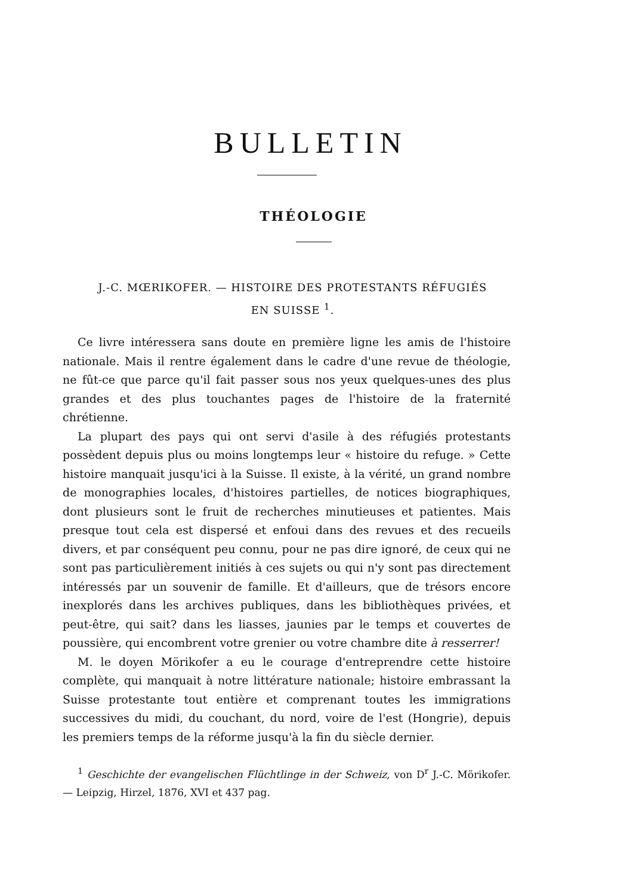BULLETIN
THÉOLOGIE
J.-C. MŒRIKOFER. — HISTOIRE DES PROTESTANTS RÉFUGIÉS
EN SUISSE <sup>1</sup>.
Ce livre intéressera sans doute en première ligne les amis de l'histoire nationale. Mais il rentre également dans le cadre d'une revue de théologie, ne fût-ce que parce qu'il fait passer sous nos yeux quelques-unes des plus grandes et des plus touchantes pages de l'histoire de la fraternité chrétienne.
La plupart des pays qui ont servi d'asile à des réfugiés protestants possèdent depuis plus ou moins longtemps leur « histoire du refuge. » Cette histoire manquait jusqu'ici à la Suisse. Il existe, à la vérité, un grand nombre de monographies locales, d'histoires partielles, de notices biographiques, dont plusieurs sont le fruit de recherches minutieuses et patientes. Mais presque tout cela est dispersé et enfoui dans des revues et des recueils divers, et par conséquent peu connu, pour ne pas dire ignoré, de ceux qui ne sont pas particulièrement initiés à ces sujets ou qui n'y sont pas directement intéressés par un souvenir de famille. Et d'ailleurs, que de trésors encore inexplorés dans les archives publiques, dans les bibliothèques privées, et peut-être, qui sait? dans les liasses, jaunies par le temps et couvertes de poussière, qui encombrent votre grenier ou votre chambre dite à resserrer!
M. le doyen Mörikofer a eu le courage d'entreprendre cette histoire complète, qui manquait à notre littérature nationale; histoire embrassant la Suisse protestante tout entière et comprenant toutes les immigrations successives du midi, du couchant, du nord, voire de l'est (Hongrie), depuis les premiers temps de la réforme jusqu'à la fin du siècle dernier.
<sup>1</sup> Geschichte der evangelischen Flüchtlinge in der Schweiz, von D<sup>r</sup> J.-C. Mörikofer. — Leipzig, Hirzel, 1876, XVI et 437 pag.